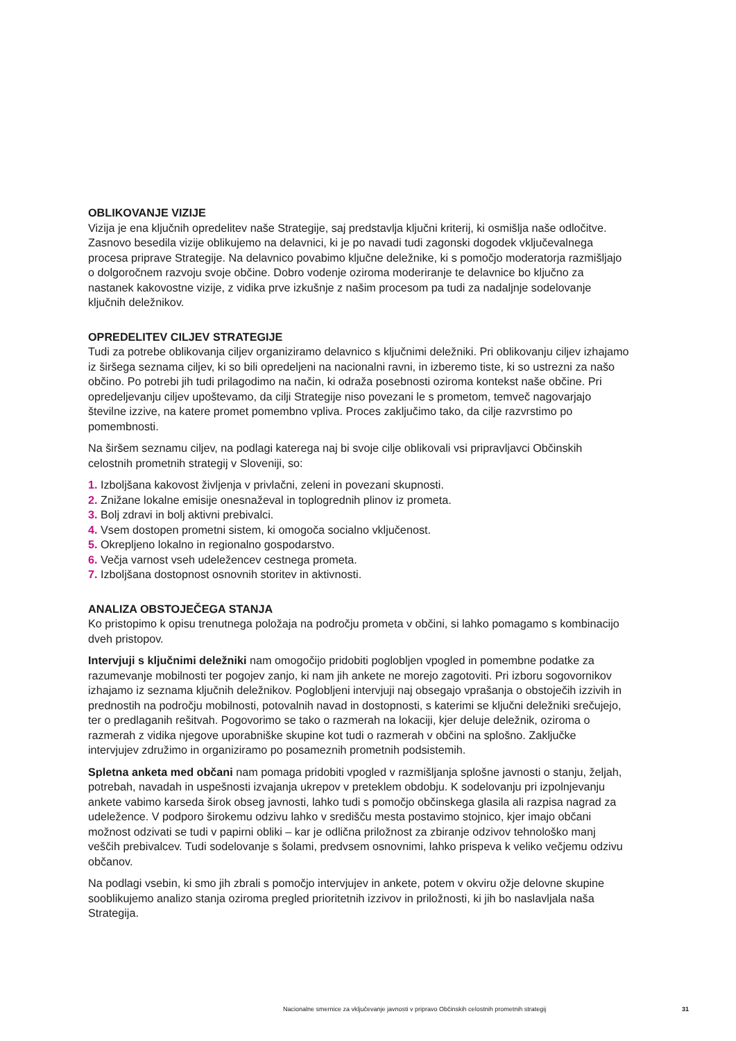OBLIKOVANJE VIZIJE
Vizija je ena ključnih opredelitev naše Strategije, saj predstavlja ključni kriterij, ki osmišlja naše odločitve. Zasnovo besedila vizije oblikujemo na delavnici, ki je po navadi tudi zagonski dogodek vključevalnega procesa priprave Strategije. Na delavnico povabimo ključne deležnike, ki s pomočjo moderatorja razmišljajo o dolgoročnem razvoju svoje občine. Dobro vodenje oziroma moderiranje te delavnice bo ključno za nastanek kakovostne vizije, z vidika prve izkušnje z našim procesom pa tudi za nadaljnje sodelovanje ključnih deležnikov.
OPREDELITEV CILJEV STRATEGIJE
Tudi za potrebe oblikovanja ciljev organiziramo delavnico s ključnimi deležniki. Pri oblikovanju ciljev izhajamo iz širšega seznama ciljev, ki so bili opredeljeni na nacionalni ravni, in izberemo tiste, ki so ustrezni za našo občino. Po potrebi jih tudi prilagodimo na način, ki odraža posebnosti oziroma kontekst naše občine. Pri opredeljevanju ciljev upoštevamo, da cilji Strategije niso povezani le s prometom, temveč nagovarjajo številne izzive, na katere promet pomembno vpliva. Proces zaključimo tako, da cilje razvrstimo po pomembnosti.
Na širšem seznamu ciljev, na podlagi katerega naj bi svoje cilje oblikovali vsi pripravljavci Občinskih celostnih prometnih strategij v Sloveniji, so:
1. Izboljšana kakovost življenja v privlačni, zeleni in povezani skupnosti.
2. Znižane lokalne emisije onesnaževal in toplogrednih plinov iz prometa.
3. Bolj zdravi in bolj aktivni prebivalci.
4. Vsem dostopen prometni sistem, ki omogoča socialno vključenost.
5. Okrepljeno lokalno in regionalno gospodarstvo.
6. Večja varnost vseh udeležencev cestnega prometa.
7. Izboljšana dostopnost osnovnih storitev in aktivnosti.
ANALIZA OBSTOJEČEGA STANJA
Ko pristopimo k opisu trenutnega položaja na področju prometa v občini, si lahko pomagamo s kombinacijo dveh pristopov.
Intervjuji s ključnimi deležniki nam omogočijo pridobiti poglobljen vpogled in pomembne podatke za razumevanje mobilnosti ter pogojev zanjo, ki nam jih ankete ne morejo zagotoviti. Pri izboru sogovornikov izhajamo iz seznama ključnih deležnikov. Poglobljeni intervjuji naj obsegajo vprašanja o obstoječih izzivih in prednostih na področju mobilnosti, potovalnih navad in dostopnosti, s katerimi se ključni deležniki srečujejo, ter o predlaganih rešitvah. Pogovorimo se tako o razmerah na lokaciji, kjer deluje deležnik, oziroma o razmerah z vidika njegove uporabniške skupine kot tudi o razmerah v občini na splošno. Zaključke intervjujev združimo in organiziramo po posameznih prometnih podsistemih.
Spletna anketa med občani nam pomaga pridobiti vpogled v razmišljanja splošne javnosti o stanju, željah, potrebah, navadah in uspešnosti izvajanja ukrepov v preteklem obdobju. K sodelovanju pri izpolnjevanju ankete vabimo karseda širok obseg javnosti, lahko tudi s pomočjo občinskega glasila ali razpisa nagrad za udeležence. V podporo širokemu odzivu lahko v središču mesta postavimo stojnico, kjer imajo občani možnost odzivati se tudi v papirni obliki – kar je odlična priložnost za zbiranje odzivov tehnološko manj veščih prebivalcev. Tudi sodelovanje s šolami, predvsem osnovnimi, lahko prispeva k veliko večjemu odzivu občanov.
Na podlagi vsebin, ki smo jih zbrali s pomočjo intervjujev in ankete, potem v okviru ožje delovne skupine sooblikujemo analizo stanja oziroma pregled prioritetnih izzivov in priložnosti, ki jih bo naslavljala naša Strategija.
Nacionalne smernice za vključevanje javnosti v pripravo Občinskih celostnih prometnih strategij 31